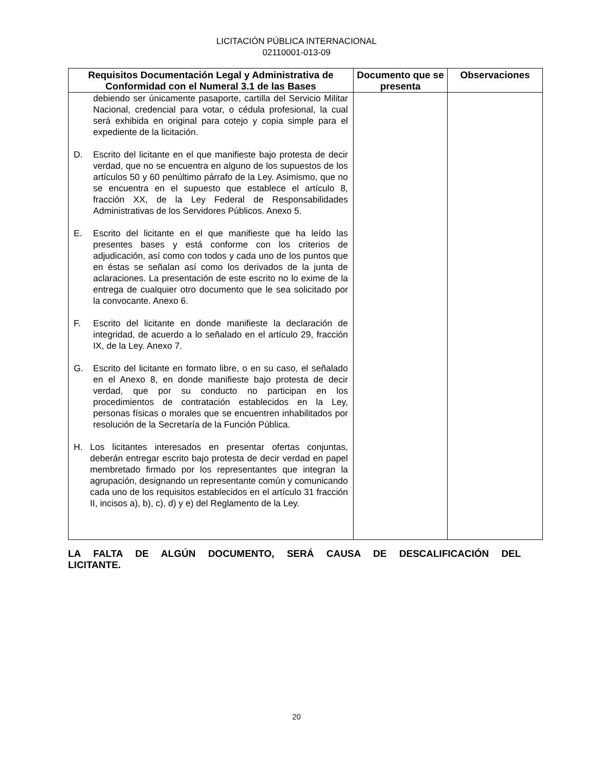LICITACIÓN PÚBLICA INTERNACIONAL
02110001-013-09
| Requisitos Documentación Legal y Administrativa de Conformidad con el Numeral 3.1 de las Bases | Documento que se presenta | Observaciones |
| --- | --- | --- |
| debiendo ser únicamente pasaporte, cartilla del Servicio Militar Nacional, credencial para votar, o cédula profesional, la cual será exhibida en original para cotejo y copia simple para el expediente de la licitación. D. Escrito del licitante en el que manifieste bajo protesta de decir verdad, que no se encuentra en alguno de los supuestos de los artículos 50 y 60 penúltimo párrafo de la Ley. Asimismo, que no se encuentra en el supuesto que establece el artículo 8, fracción XX, de la Ley Federal de Responsabilidades Administrativas de los Servidores Públicos. Anexo 5. E. Escrito del licitante en el que manifieste que ha leído las presentes bases y está conforme con los criterios de adjudicación, así como con todos y cada uno de los puntos que en éstas se señalan así como los derivados de la junta de aclaraciones. La presentación de este escrito no lo exime de la entrega de cualquier otro documento que le sea solicitado por la convocante. Anexo 6. F. Escrito del licitante en donde manifieste la declaración de integridad, de acuerdo a lo señalado en el artículo 29, fracción IX, de la Ley. Anexo 7. G. Escrito del licitante en formato libre, o en su caso, el señalado en el Anexo 8, en donde manifieste bajo protesta de decir verdad, que por su conducto no participan en los procedimientos de contratación establecidos en la Ley, personas físicas o morales que se encuentren inhabilitados por resolución de la Secretaría de la Función Pública. H. Los licitantes interesados en presentar ofertas conjuntas, deberán entregar escrito bajo protesta de decir verdad en papel membretado firmado por los representantes que integran la agrupación, designando un representante común y comunicando cada uno de los requisitos establecidos en el artículo 31 fracción II, incisos a), b), c), d) y e) del Reglamento de la Ley. | | |
LA FALTA DE ALGÚN DOCUMENTO, SERÁ CAUSA DE DESCALIFICACIÓN DEL LICITANTE.
20